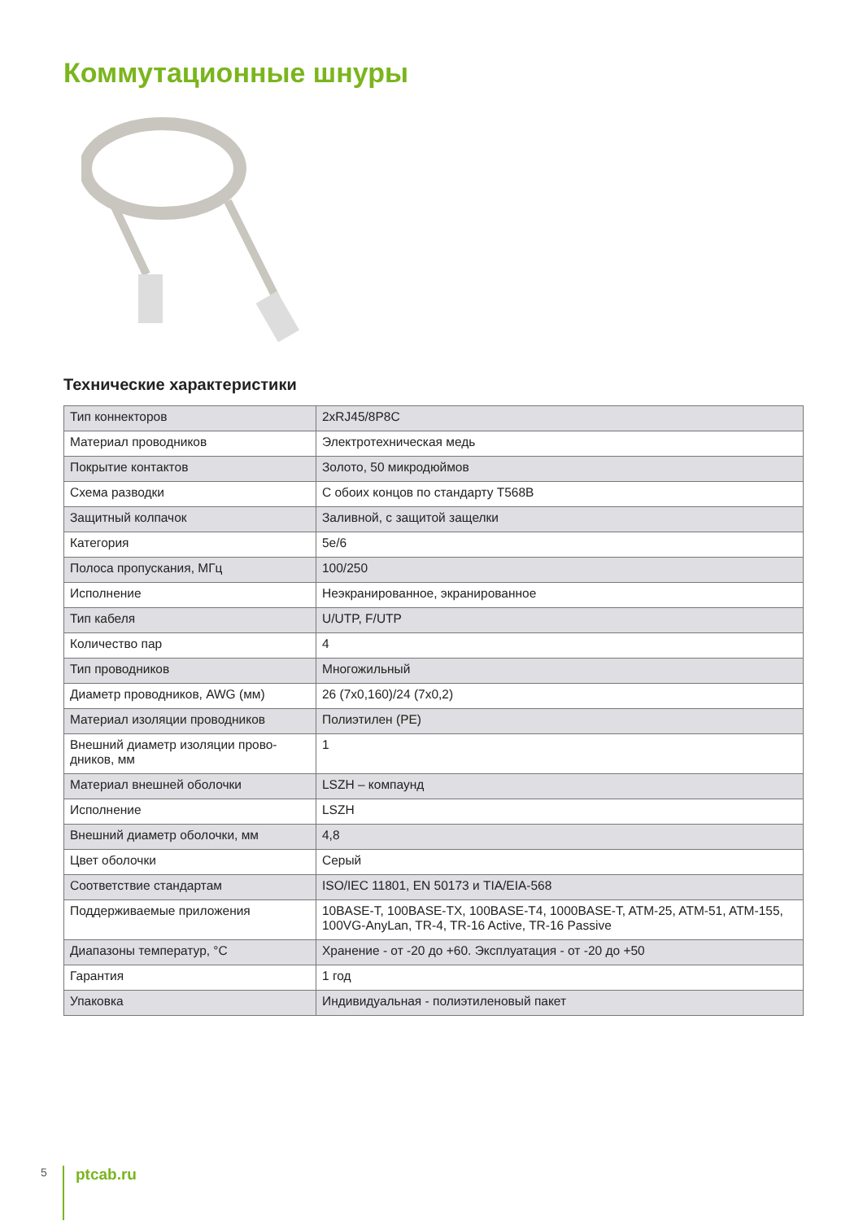Коммутационные шнуры
Технические характеристики
| Тип коннекторов | 2xRJ45/8P8C |
| Материал проводников | Электротехническая медь |
| Покрытие контактов | Золото, 50 микродюймов |
| Схема разводки | С обоих концов по стандарту T568B |
| Защитный колпачок | Заливной, с защитой защелки |
| Категория | 5e/6 |
| Полоса пропускания, МГц | 100/250 |
| Исполнение | Неэкранированное, экранированное |
| Тип кабеля | U/UTP, F/UTP |
| Количество пар | 4 |
| Тип проводников | Многожильный |
| Диаметр проводников, AWG (мм) | 26 (7x0,160)/24 (7x0,2) |
| Материал изоляции проводников | Полиэтилен (PE) |
| Внешний диаметр изоляции прово-дников, мм | 1 |
| Материал внешней оболочки | LSZH – компаунд |
| Исполнение | LSZH |
| Внешний диаметр оболочки, мм | 4,8 |
| Цвет оболочки | Серый |
| Соответствие стандартам | ISO/IEC 11801, EN 50173 и TIA/EIA-568 |
| Поддерживаемые приложения | 10BASE-T, 100BASE-TX, 100BASE-T4, 1000BASE-T, ATM-25, ATM-51, ATM-155, 100VG-AnyLan, TR-4, TR-16 Active, TR-16 Passive |
| Диапазоны температур, °С | Хранение - от -20 до +60. Эксплуатация - от -20 до +50 |
| Гарантия | 1 год |
| Упаковка | Индивидуальная - полиэтиленовый пакет |
5 ptcab.ru